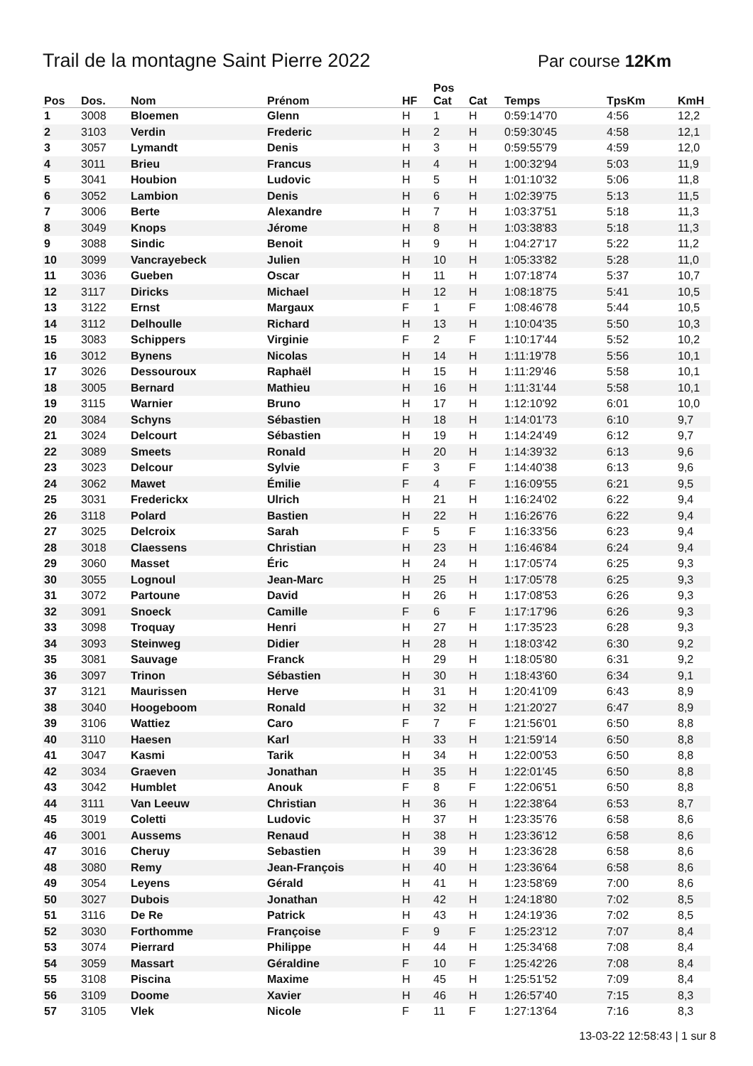Trail de la montagne Saint Pierre 2022
Par course 12Km
| Pos | Dos. | Nom | Prénom | HF | Pos Cat | Cat | Temps | TpsKm | KmH |
| --- | --- | --- | --- | --- | --- | --- | --- | --- | --- |
| 1 | 3008 | Bloemen | Glenn | H | 1 | H | 0:59:14'70 | 4:56 | 12,2 |
| 2 | 3103 | Verdin | Frederic | H | 2 | H | 0:59:30'45 | 4:58 | 12,1 |
| 3 | 3057 | Lymandt | Denis | H | 3 | H | 0:59:55'79 | 4:59 | 12,0 |
| 4 | 3011 | Brieu | Francus | H | 4 | H | 1:00:32'94 | 5:03 | 11,9 |
| 5 | 3041 | Houbion | Ludovic | H | 5 | H | 1:01:10'32 | 5:06 | 11,8 |
| 6 | 3052 | Lambion | Denis | H | 6 | H | 1:02:39'75 | 5:13 | 11,5 |
| 7 | 3006 | Berte | Alexandre | H | 7 | H | 1:03:37'51 | 5:18 | 11,3 |
| 8 | 3049 | Knops | Jérome | H | 8 | H | 1:03:38'83 | 5:18 | 11,3 |
| 9 | 3088 | Sindic | Benoit | H | 9 | H | 1:04:27'17 | 5:22 | 11,2 |
| 10 | 3099 | Vancrayebeck | Julien | H | 10 | H | 1:05:33'82 | 5:28 | 11,0 |
| 11 | 3036 | Gueben | Oscar | H | 11 | H | 1:07:18'74 | 5:37 | 10,7 |
| 12 | 3117 | Diricks | Michael | H | 12 | H | 1:08:18'75 | 5:41 | 10,5 |
| 13 | 3122 | Ernst | Margaux | F | 1 | F | 1:08:46'78 | 5:44 | 10,5 |
| 14 | 3112 | Delhoulle | Richard | H | 13 | H | 1:10:04'35 | 5:50 | 10,3 |
| 15 | 3083 | Schippers | Virginie | F | 2 | F | 1:10:17'44 | 5:52 | 10,2 |
| 16 | 3012 | Bynens | Nicolas | H | 14 | H | 1:11:19'78 | 5:56 | 10,1 |
| 17 | 3026 | Dessouroux | Raphaël | H | 15 | H | 1:11:29'46 | 5:58 | 10,1 |
| 18 | 3005 | Bernard | Mathieu | H | 16 | H | 1:11:31'44 | 5:58 | 10,1 |
| 19 | 3115 | Warnier | Bruno | H | 17 | H | 1:12:10'92 | 6:01 | 10,0 |
| 20 | 3084 | Schyns | Sébastien | H | 18 | H | 1:14:01'73 | 6:10 | 9,7 |
| 21 | 3024 | Delcourt | Sébastien | H | 19 | H | 1:14:24'49 | 6:12 | 9,7 |
| 22 | 3089 | Smeets | Ronald | H | 20 | H | 1:14:39'32 | 6:13 | 9,6 |
| 23 | 3023 | Delcour | Sylvie | F | 3 | F | 1:14:40'38 | 6:13 | 9,6 |
| 24 | 3062 | Mawet | Émilie | F | 4 | F | 1:16:09'55 | 6:21 | 9,5 |
| 25 | 3031 | Frederickx | Ulrich | H | 21 | H | 1:16:24'02 | 6:22 | 9,4 |
| 26 | 3118 | Polard | Bastien | H | 22 | H | 1:16:26'76 | 6:22 | 9,4 |
| 27 | 3025 | Delcroix | Sarah | F | 5 | F | 1:16:33'56 | 6:23 | 9,4 |
| 28 | 3018 | Claessens | Christian | H | 23 | H | 1:16:46'84 | 6:24 | 9,4 |
| 29 | 3060 | Masset | Éric | H | 24 | H | 1:17:05'74 | 6:25 | 9,3 |
| 30 | 3055 | Lognoul | Jean-Marc | H | 25 | H | 1:17:05'78 | 6:25 | 9,3 |
| 31 | 3072 | Partoune | David | H | 26 | H | 1:17:08'53 | 6:26 | 9,3 |
| 32 | 3091 | Snoeck | Camille | F | 6 | F | 1:17:17'96 | 6:26 | 9,3 |
| 33 | 3098 | Troquay | Henri | H | 27 | H | 1:17:35'23 | 6:28 | 9,3 |
| 34 | 3093 | Steinweg | Didier | H | 28 | H | 1:18:03'42 | 6:30 | 9,2 |
| 35 | 3081 | Sauvage | Franck | H | 29 | H | 1:18:05'80 | 6:31 | 9,2 |
| 36 | 3097 | Trinon | Sébastien | H | 30 | H | 1:18:43'60 | 6:34 | 9,1 |
| 37 | 3121 | Maurissen | Herve | H | 31 | H | 1:20:41'09 | 6:43 | 8,9 |
| 38 | 3040 | Hoogeboom | Ronald | H | 32 | H | 1:21:20'27 | 6:47 | 8,9 |
| 39 | 3106 | Wattiez | Caro | F | 7 | F | 1:21:56'01 | 6:50 | 8,8 |
| 40 | 3110 | Haesen | Karl | H | 33 | H | 1:21:59'14 | 6:50 | 8,8 |
| 41 | 3047 | Kasmi | Tarik | H | 34 | H | 1:22:00'53 | 6:50 | 8,8 |
| 42 | 3034 | Graeven | Jonathan | H | 35 | H | 1:22:01'45 | 6:50 | 8,8 |
| 43 | 3042 | Humblet | Anouk | F | 8 | F | 1:22:06'51 | 6:50 | 8,8 |
| 44 | 3111 | Van Leeuw | Christian | H | 36 | H | 1:22:38'64 | 6:53 | 8,7 |
| 45 | 3019 | Coletti | Ludovic | H | 37 | H | 1:23:35'76 | 6:58 | 8,6 |
| 46 | 3001 | Aussems | Renaud | H | 38 | H | 1:23:36'12 | 6:58 | 8,6 |
| 47 | 3016 | Cheruy | Sebastien | H | 39 | H | 1:23:36'28 | 6:58 | 8,6 |
| 48 | 3080 | Remy | Jean-François | H | 40 | H | 1:23:36'64 | 6:58 | 8,6 |
| 49 | 3054 | Leyens | Gérald | H | 41 | H | 1:23:58'69 | 7:00 | 8,6 |
| 50 | 3027 | Dubois | Jonathan | H | 42 | H | 1:24:18'80 | 7:02 | 8,5 |
| 51 | 3116 | De Re | Patrick | H | 43 | H | 1:24:19'36 | 7:02 | 8,5 |
| 52 | 3030 | Forthomme | Françoise | F | 9 | F | 1:25:23'12 | 7:07 | 8,4 |
| 53 | 3074 | Pierrard | Philippe | H | 44 | H | 1:25:34'68 | 7:08 | 8,4 |
| 54 | 3059 | Massart | Géraldine | F | 10 | F | 1:25:42'26 | 7:08 | 8,4 |
| 55 | 3108 | Piscina | Maxime | H | 45 | H | 1:25:51'52 | 7:09 | 8,4 |
| 56 | 3109 | Doome | Xavier | H | 46 | H | 1:26:57'40 | 7:15 | 8,3 |
| 57 | 3105 | Vlek | Nicole | F | 11 | F | 1:27:13'64 | 7:16 | 8,3 |
13-03-22 12:58:43 | 1 sur 8